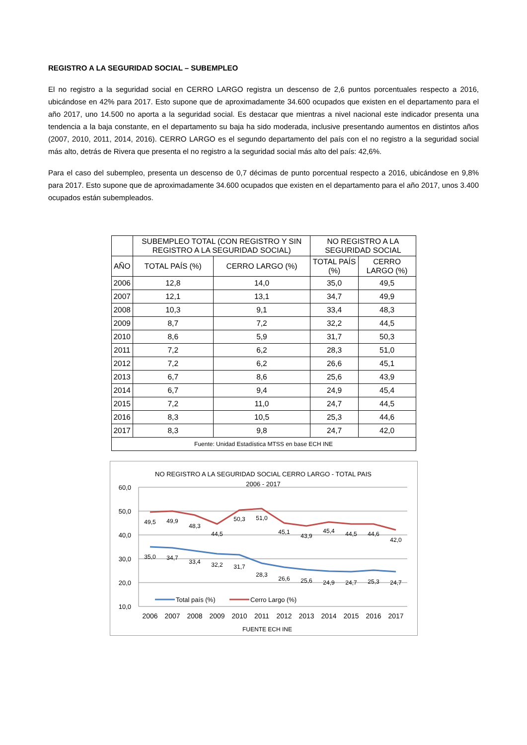REGISTRO A LA SEGURIDAD SOCIAL – SUBEMPLEO
El no registro a la seguridad social en CERRO LARGO registra un descenso de 2,6 puntos porcentuales respecto a 2016, ubicándose en 42% para 2017. Esto supone que de aproximadamente 34.600 ocupados que existen en el departamento para el año 2017, uno 14.500 no aporta a la seguridad social. Es destacar que mientras a nivel nacional este indicador presenta una tendencia a la baja constante, en el departamento su baja ha sido moderada, inclusive presentando aumentos en distintos años (2007, 2010, 2011, 2014, 2016). CERRO LARGO es el segundo departamento del país con el no registro a la seguridad social más alto, detrás de Rivera que presenta el no registro a la seguridad social más alto del país: 42,6%.
Para el caso del subempleo, presenta un descenso de 0,7 décimas de punto porcentual respecto a 2016, ubicándose en 9,8% para 2017. Esto supone que de aproximadamente 34.600 ocupados que existen en el departamento para el año 2017, unos 3.400 ocupados están subempleados.
| | SUBEMPLEO TOTAL (CON REGISTRO Y SIN REGISTRO A LA SEGURIDAD SOCIAL) | | NO REGISTRO A LA SEGURIDAD SOCIAL | |
| --- | --- | --- | --- | --- |
| AÑO | TOTAL PAÍS (%) | CERRO LARGO (%) | TOTAL PAÍS (%) | CERRO LARGO (%) |
| 2006 | 12,8 | 14,0 | 35,0 | 49,5 |
| 2007 | 12,1 | 13,1 | 34,7 | 49,9 |
| 2008 | 10,3 | 9,1 | 33,4 | 48,3 |
| 2009 | 8,7 | 7,2 | 32,2 | 44,5 |
| 2010 | 8,6 | 5,9 | 31,7 | 50,3 |
| 2011 | 7,2 | 6,2 | 28,3 | 51,0 |
| 2012 | 7,2 | 6,2 | 26,6 | 45,1 |
| 2013 | 6,7 | 8,6 | 25,6 | 43,9 |
| 2014 | 6,7 | 9,4 | 24,9 | 45,4 |
| 2015 | 7,2 | 11,0 | 24,7 | 44,5 |
| 2016 | 8,3 | 10,5 | 25,3 | 44,6 |
| 2017 | 8,3 | 9,8 | 24,7 | 42,0 |
| Fuente: Unidad Estadística MTSS en base ECH INE | | | | |
NO REGISTRO A LA SEGURIDAD SOCIAL CERRO LARGO - TOTAL PAIS
2006 - 2017
60,0
50,0
40,0
30,0
20,0
10,0
49,5
49,9
48,3
44,5
50,3
51,0
45,1
43,9
45,4
44,5
44,6
42,0
35,0
34,7
33,4
32,2
31,7
28,3
26,6
25,6
24,9
24,7
25,3
24,7
Total país (%)
Cerro Largo (%)
2006
2007
2008
2009
2010
2011
2012
2013
2014
2015
2016
2017
FUENTE ECH INE